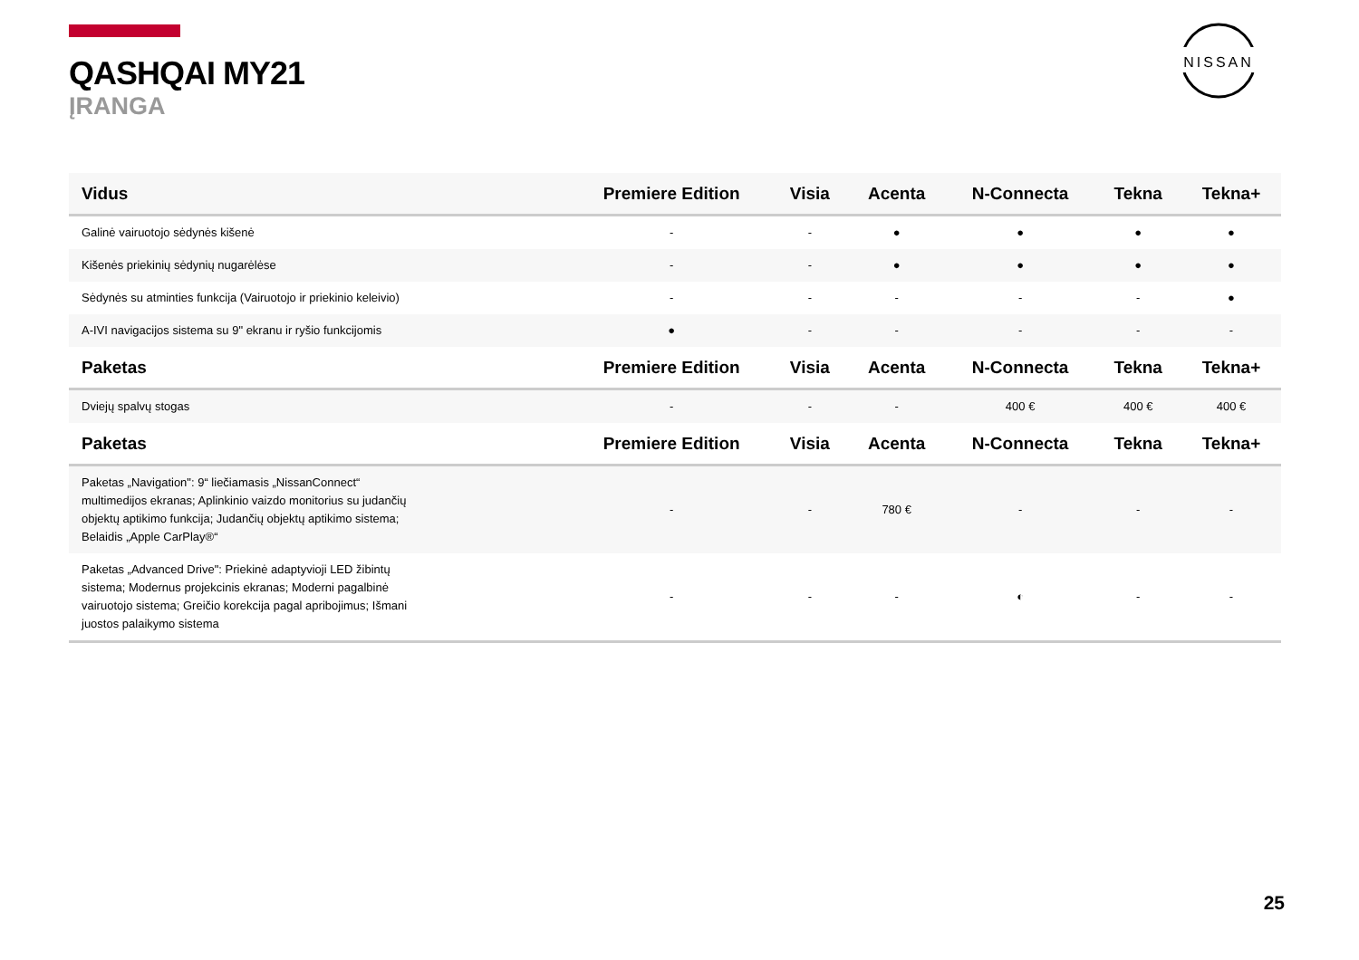NISSAN
QASHQAI MY21
ĮRANGA
| Vidus | Premiere Edition | Visia | Acenta | N-Connecta | Tekna | Tekna+ |
| --- | --- | --- | --- | --- | --- | --- |
| Galinė vairuotojo sėdynės kišenė | - | - | ● | ● | ● | ● |
| Kišenės priekinių sėdynių nugarėlėse | - | - | ● | ● | ● | ● |
| Sėdynės su atminties funkcija (Vairuotojo ir priekinio keleivio) | - | - | - | - | - | ● |
| A-IVI navigacijos sistema su 9" ekranu ir ryšio funkcijomis | ● | - | - | - | - | - |
| Paketas | Premiere Edition | Visia | Acenta | N-Connecta | Tekna | Tekna+ |
| Dviejų spalvų stogas | - | - | - | 400 € | 400 € | 400 € |
| Paketas | Premiere Edition | Visia | Acenta | N-Connecta | Tekna | Tekna+ |
| Paketas „Navigation": 9“ liečiamasis „NissanConnect“ multimedijos ekranas; Aplinkinio vaizdo monitorius su judančių objektų aptikimo funkcija; Judančių objektų aptikimo sistema; Belaidis „Apple CarPlay®“ | - | - | 780 € | - | - | - |
| Paketas „Advanced Drive": Priekinė adaptyvioji LED žibintų sistema; Modernus projekcinis ekranas; Moderni pagalbinė vairuotojo sistema; Greičio korekcija pagal apribojimus; Išmani juostos palaikymo sistema | - | - | - | ◐ | - | - |
25